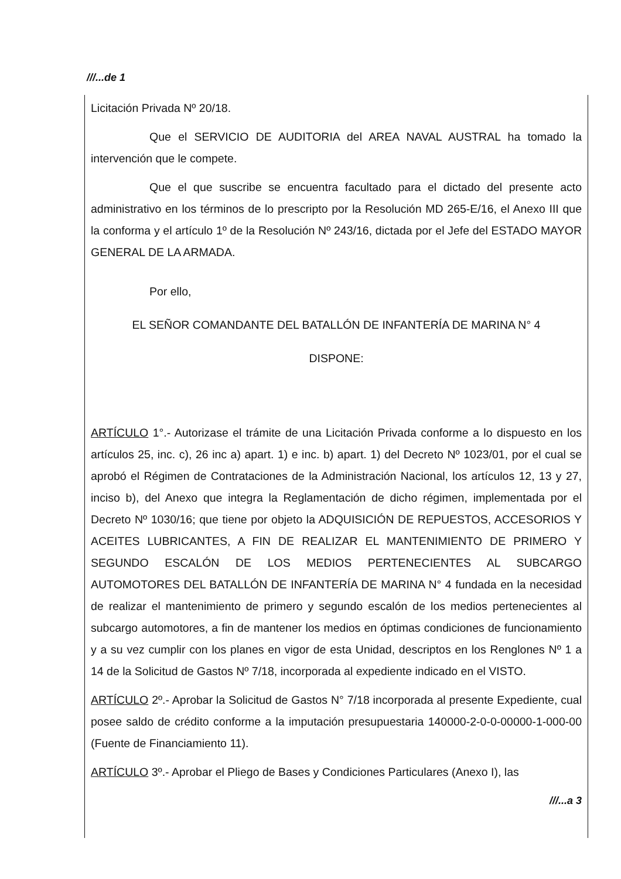///...de 1
Licitación Privada Nº 20/18.
Que el SERVICIO DE AUDITORIA del AREA NAVAL AUSTRAL ha tomado la intervención que le compete.
Que el que suscribe se encuentra facultado para el dictado del presente acto administrativo en los términos de lo prescripto por la Resolución MD 265-E/16, el Anexo III que la conforma y el artículo 1º de la Resolución Nº 243/16, dictada por el Jefe del ESTADO MAYOR GENERAL DE LA ARMADA.
Por ello,
EL SEÑOR COMANDANTE DEL BATALLÓN DE INFANTERÍA DE MARINA N° 4
DISPONE:
ARTÍCULO 1°.- Autorizase el trámite de una Licitación Privada conforme a lo dispuesto en los artículos 25, inc. c), 26 inc a) apart. 1) e inc. b) apart. 1) del Decreto Nº 1023/01, por el cual se aprobó el Régimen de Contrataciones de la Administración Nacional, los artículos 12, 13 y 27, inciso b), del Anexo que integra la Reglamentación de dicho régimen, implementada por el Decreto Nº 1030/16; que tiene por objeto la ADQUISICIÓN DE REPUESTOS, ACCESORIOS Y ACEITES LUBRICANTES, A FIN DE REALIZAR EL MANTENIMIENTO DE PRIMERO Y SEGUNDO ESCALÓN DE LOS MEDIOS PERTENECIENTES AL SUBCARGO AUTOMOTORES DEL BATALLÓN DE INFANTERÍA DE MARINA N° 4 fundada en la necesidad de realizar el mantenimiento de primero y segundo escalón de los medios pertenecientes al subcargo automotores, a fin de mantener los medios en óptimas condiciones de funcionamiento y a su vez cumplir con los planes en vigor de esta Unidad, descriptos en los Renglones Nº 1 a 14 de la Solicitud de Gastos Nº 7/18, incorporada al expediente indicado en el VISTO.
ARTÍCULO 2º.- Aprobar la Solicitud de Gastos N° 7/18 incorporada al presente Expediente, cual posee saldo de crédito conforme a la imputación presupuestaria 140000-2-0-0-00000-1-000-00 (Fuente de Financiamiento 11).
ARTÍCULO 3º.- Aprobar el Pliego de Bases y Condiciones Particulares (Anexo I), las
///...a 3